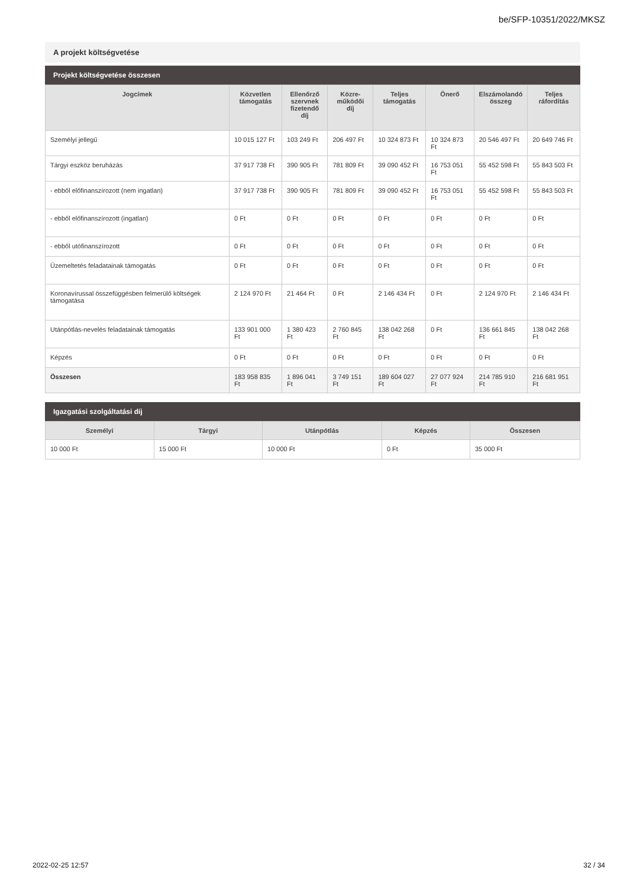be/SFP-10351/2022/MKSZ
A projekt költségvetése
Projekt költségvetése összesen
| Jogcímek | Közvetlen támogatás | Ellenőrző szervnek fizetendő díj | Közre- működői díj | Teljes támogatás | Önerő | Elszámolandó összeg | Teljes ráfordítás |
| --- | --- | --- | --- | --- | --- | --- | --- |
| Személyi jellegű | 10 015 127 Ft | 103 249 Ft | 206 497 Ft | 10 324 873 Ft | 10 324 873 Ft | 20 546 497 Ft | 20 649 746 Ft |
| Tárgyi eszköz beruházás | 37 917 738 Ft | 390 905 Ft | 781 809 Ft | 39 090 452 Ft | 16 753 051 Ft | 55 452 598 Ft | 55 843 503 Ft |
| - ebből előfinanszírozott (nem ingatlan) | 37 917 738 Ft | 390 905 Ft | 781 809 Ft | 39 090 452 Ft | 16 753 051 Ft | 55 452 598 Ft | 55 843 503 Ft |
| - ebből előfinanszírozott (ingatlan) | 0 Ft | 0 Ft | 0 Ft | 0 Ft | 0 Ft | 0 Ft | 0 Ft |
| - ebből utófinanszírozott | 0 Ft | 0 Ft | 0 Ft | 0 Ft | 0 Ft | 0 Ft | 0 Ft |
| Üzemeltetés feladatainak támogatás | 0 Ft | 0 Ft | 0 Ft | 0 Ft | 0 Ft | 0 Ft | 0 Ft |
| Koronavírussal összefüggésben felmerülő költségek támogatása | 2 124 970 Ft | 21 464 Ft | 0 Ft | 2 146 434 Ft | 0 Ft | 2 124 970 Ft | 2 146 434 Ft |
| Utánpótlás-nevelés feladatainak támogatás | 133 901 000 Ft | 1 380 423 Ft | 2 760 845 Ft | 138 042 268 Ft | 0 Ft | 136 661 845 Ft | 138 042 268 Ft |
| Képzés | 0 Ft | 0 Ft | 0 Ft | 0 Ft | 0 Ft | 0 Ft | 0 Ft |
| Összesen | 183 958 835 Ft | 1 896 041 Ft | 3 749 151 Ft | 189 604 027 Ft | 27 077 924 Ft | 214 785 910 Ft | 216 681 951 Ft |
Igazgatási szolgáltatási díj
| Személyi | Tárgyi | Utánpótlás | Képzés | Összesen |
| --- | --- | --- | --- | --- |
| 10 000 Ft | 15 000 Ft | 10 000 Ft | 0 Ft | 35 000 Ft |
2022-02-25 12:57 32 / 34